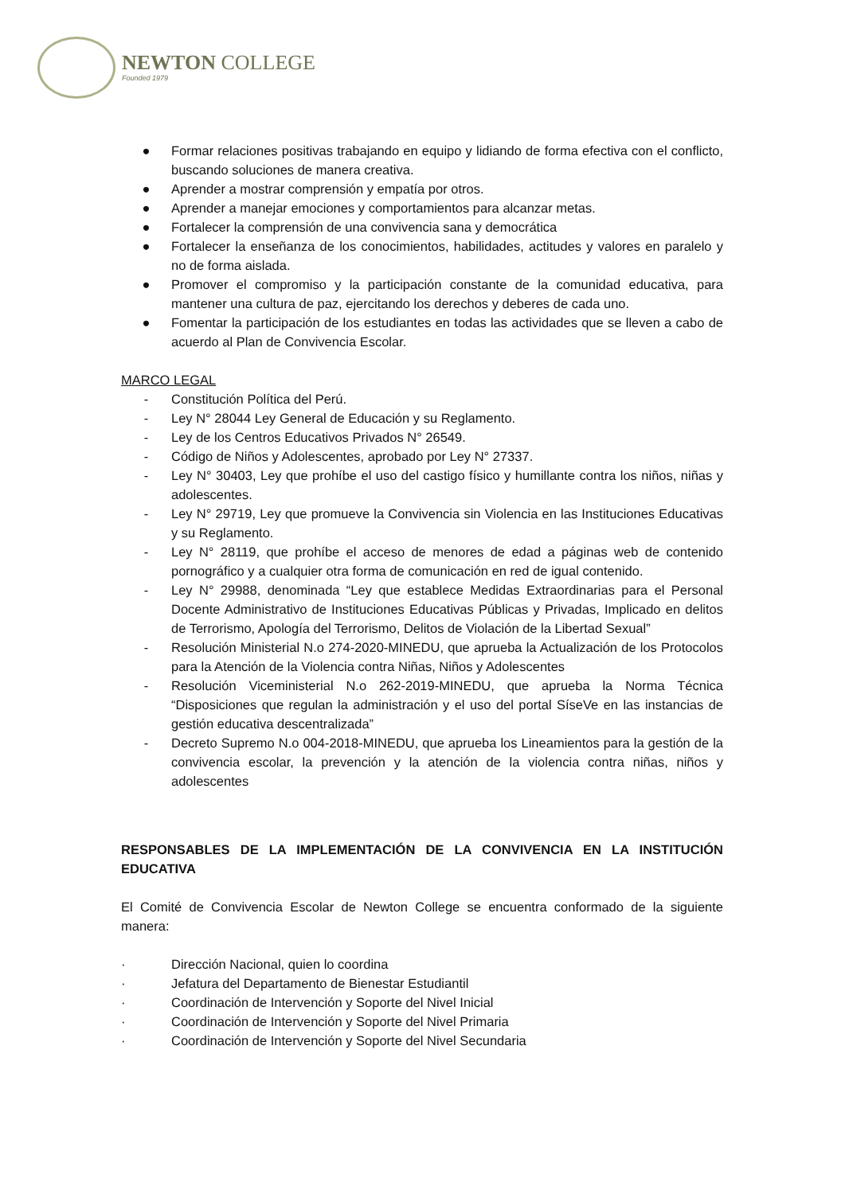NEWTON COLLEGE
Founded 1979
● Formar relaciones positivas trabajando en equipo y lidiando de forma efectiva con el conflicto, buscando soluciones de manera creativa.
● Aprender a mostrar comprensión y empatía por otros.
● Aprender a manejar emociones y comportamientos para alcanzar metas.
● Fortalecer la comprensión de una convivencia sana y democrática
● Fortalecer la enseñanza de los conocimientos, habilidades, actitudes y valores en paralelo y no de forma aislada.
● Promover el compromiso y la participación constante de la comunidad educativa, para mantener una cultura de paz, ejercitando los derechos y deberes de cada uno.
● Fomentar la participación de los estudiantes en todas las actividades que se lleven a cabo de acuerdo al Plan de Convivencia Escolar.
MARCO LEGAL
- Constitución Política del Perú.
- Ley N° 28044 Ley General de Educación y su Reglamento.
- Ley de los Centros Educativos Privados N° 26549.
- Código de Niños y Adolescentes, aprobado por Ley N° 27337.
- Ley N° 30403, Ley que prohíbe el uso del castigo físico y humillante contra los niños, niñas y adolescentes.
- Ley N° 29719, Ley que promueve la Convivencia sin Violencia en las Instituciones Educativas y su Reglamento.
- Ley N° 28119, que prohíbe el acceso de menores de edad a páginas web de contenido pornográfico y a cualquier otra forma de comunicación en red de igual contenido.
- Ley N° 29988, denominada “Ley que establece Medidas Extraordinarias para el Personal Docente Administrativo de Instituciones Educativas Públicas y Privadas, Implicado en delitos de Terrorismo, Apología del Terrorismo, Delitos de Violación de la Libertad Sexual”
- Resolución Ministerial N.o 274-2020-MINEDU, que aprueba la Actualización de los Protocolos para la Atención de la Violencia contra Niñas, Niños y Adolescentes
- Resolución Viceministerial N.o 262-2019-MINEDU, que aprueba la Norma Técnica “Disposiciones que regulan la administración y el uso del portal SíseVe en las instancias de gestión educativa descentralizada”
- Decreto Supremo N.o 004-2018-MINEDU, que aprueba los Lineamientos para la gestión de la convivencia escolar, la prevención y la atención de la violencia contra niñas, niños y adolescentes
RESPONSABLES DE LA IMPLEMENTACIÓN DE LA CONVIVENCIA EN LA INSTITUCIÓN EDUCATIVA
El Comité de Convivencia Escolar de Newton College se encuentra conformado de la siguiente manera:
· Dirección Nacional, quien lo coordina
· Jefatura del Departamento de Bienestar Estudiantil
· Coordinación de Intervención y Soporte del Nivel Inicial
· Coordinación de Intervención y Soporte del Nivel Primaria
· Coordinación de Intervención y Soporte del Nivel Secundaria